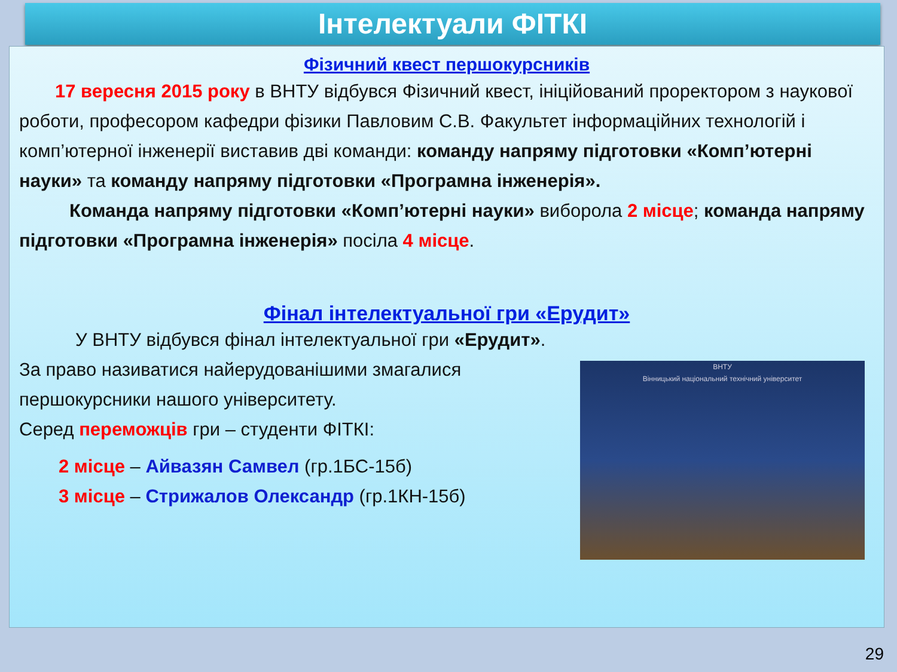Інтелектуали ФІТКІ
Фізичний квест першокурсників
17 вересня 2015 року в ВНТУ відбувся Фізичний квест, ініційований проректором з наукової роботи, професором кафедри фізики Павловим С.В. Факультет інформаційних технологій і комп’ютерної інженерії виставив дві команди: команду напряму підготовки «Комп’ютерні науки» та команду напряму підготовки «Програмна інженерія».
Команда напряму підготовки «Комп’ютерні науки» виборола 2 місце; команда напряму підготовки «Програмна інженерія» посіла 4 місце.
Фінал інтелектуальної гри «Ерудит»
У ВНТУ відбувся фінал інтелектуальної гри «Ерудит».
ВНТУ
Вінницький національний технічний університет
За право називатися найерудованішими змагалися першокурсники нашого університету.
Серед переможців гри – студенти ФІТКІ:
2 місце – Айвазян Самвел (гр.1БС-15б)
3 місце – Стрижалов Олександр (гр.1КН-15б)
29